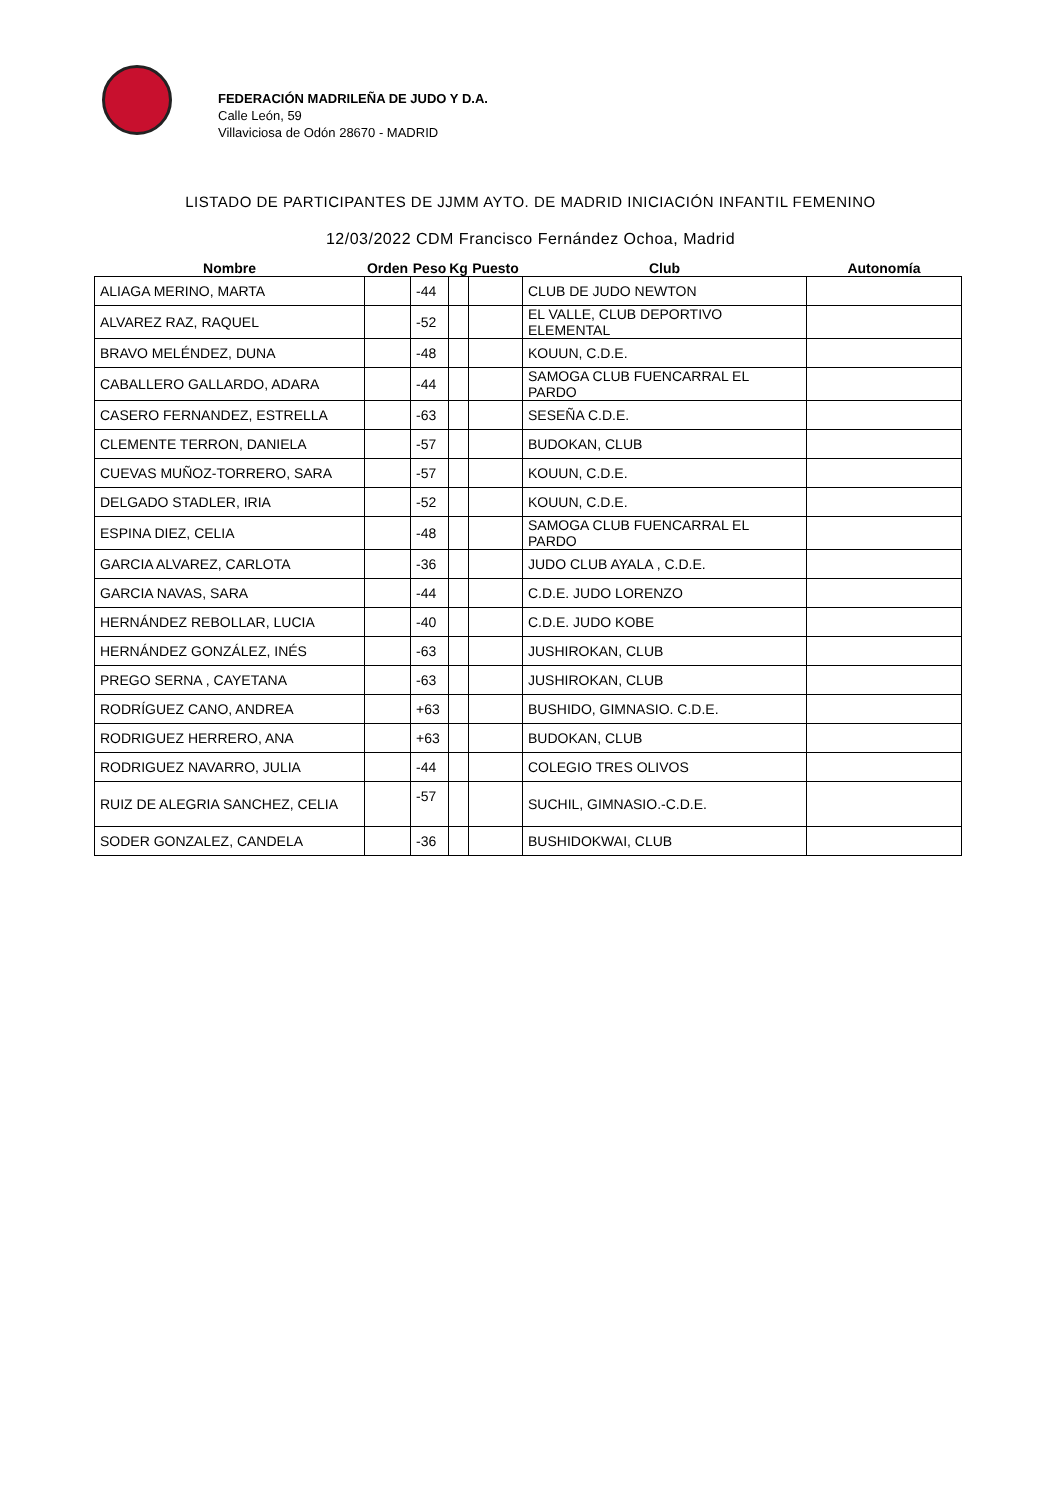FEDERACIÓN MADRILEÑA DE JUDO Y D.A.
Calle León, 59
Villaviciosa de Odón 28670 - MADRID
LISTADO DE PARTICIPANTES DE JJMM AYTO. DE MADRID INICIACIÓN INFANTIL FEMENINO
12/03/2022 CDM Francisco Fernández Ochoa, Madrid
| Nombre | Orden | Peso | Kg | Puesto | Club | Autonomía |
| --- | --- | --- | --- | --- | --- | --- |
| ALIAGA MERINO, MARTA | | -44 | | | CLUB DE JUDO NEWTON | |
| ALVAREZ RAZ, RAQUEL | | -52 | | | EL VALLE, CLUB DEPORTIVO ELEMENTAL | |
| BRAVO MELÉNDEZ, DUNA | | -48 | | | KOUUN, C.D.E. | |
| CABALLERO GALLARDO, ADARA | | -44 | | | SAMOGA CLUB FUENCARRAL EL PARDO | |
| CASERO FERNANDEZ, ESTRELLA | | -63 | | | SESEÑA C.D.E. | |
| CLEMENTE TERRON, DANIELA | | -57 | | | BUDOKAN, CLUB | |
| CUEVAS MUÑOZ-TORRERO, SARA | | -57 | | | KOUUN, C.D.E. | |
| DELGADO STADLER, IRIA | | -52 | | | KOUUN, C.D.E. | |
| ESPINA DIEZ, CELIA | | -48 | | | SAMOGA CLUB FUENCARRAL EL PARDO | |
| GARCIA ALVAREZ, CARLOTA | | -36 | | | JUDO CLUB AYALA , C.D.E. | |
| GARCIA NAVAS, SARA | | -44 | | | C.D.E. JUDO LORENZO | |
| HERNÁNDEZ REBOLLAR, LUCIA | | -40 | | | C.D.E. JUDO KOBE | |
| HERNÁNDEZ GONZÁLEZ, INÉS | | -63 | | | JUSHIROKAN, CLUB | |
| PREGO SERNA , CAYETANA | | -63 | | | JUSHIROKAN, CLUB | |
| RODRÍGUEZ CANO, ANDREA | | +63 | | | BUSHIDO, GIMNASIO. C.D.E. | |
| RODRIGUEZ HERRERO, ANA | | +63 | | | BUDOKAN, CLUB | |
| RODRIGUEZ NAVARRO, JULIA | | -44 | | | COLEGIO TRES OLIVOS | |
| RUIZ DE ALEGRIA SANCHEZ, CELIA | | -57 | | | SUCHIL, GIMNASIO.-C.D.E. | |
| SODER GONZALEZ, CANDELA | | -36 | | | BUSHIDOKWAI, CLUB | |